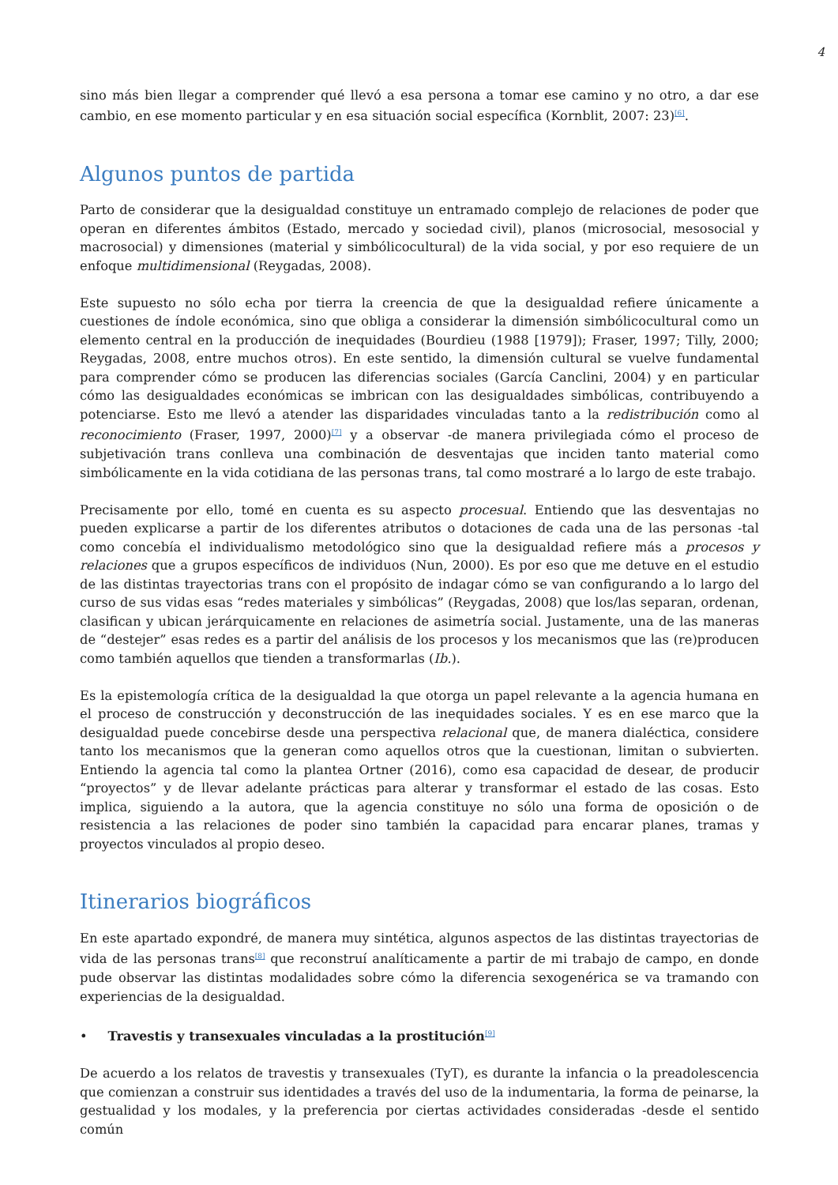4
sino más bien llegar a comprender qué llevó a esa persona a tomar ese camino y no otro, a dar ese cambio, en ese momento particular y en esa situación social específica (Kornblit, 2007: 23)<sup>[6]</sup>.
Algunos puntos de partida
Parto de considerar que la desigualdad constituye un entramado complejo de relaciones de poder que operan en diferentes ámbitos (Estado, mercado y sociedad civil), planos (microsocial, mesosocial y macrosocial) y dimensiones (material y simbólicocultural) de la vida social, y por eso requiere de un enfoque multidimensional (Reygadas, 2008).
Este supuesto no sólo echa por tierra la creencia de que la desigualdad refiere únicamente a cuestiones de índole económica, sino que obliga a considerar la dimensión simbólicocultural como un elemento central en la producción de inequidades (Bourdieu (1988 [1979]); Fraser, 1997; Tilly, 2000; Reygadas, 2008, entre muchos otros). En este sentido, la dimensión cultural se vuelve fundamental para comprender cómo se producen las diferencias sociales (García Canclini, 2004) y en particular cómo las desigualdades económicas se imbrican con las desigualdades simbólicas, contribuyendo a potenciarse. Esto me llevó a atender las disparidades vinculadas tanto a la redistribución como al reconocimiento (Fraser, 1997, 2000)<sup>[7]</sup> y a observar -de manera privilegiada cómo el proceso de subjetivación trans conlleva una combinación de desventajas que inciden tanto material como simbólicamente en la vida cotidiana de las personas trans, tal como mostraré a lo largo de este trabajo.
Precisamente por ello, tomé en cuenta es su aspecto procesual. Entiendo que las desventajas no pueden explicarse a partir de los diferentes atributos o dotaciones de cada una de las personas -tal como concebía el individualismo metodológico sino que la desigualdad refiere más a procesos y relaciones que a grupos específicos de individuos (Nun, 2000). Es por eso que me detuve en el estudio de las distintas trayectorias trans con el propósito de indagar cómo se van configurando a lo largo del curso de sus vidas esas “redes materiales y simbólicas” (Reygadas, 2008) que los/las separan, ordenan, clasifican y ubican jerárquicamente en relaciones de asimetría social. Justamente, una de las maneras de “destejer” esas redes es a partir del análisis de los procesos y los mecanismos que las (re)producen como también aquellos que tienden a transformarlas (Ib.).
Es la epistemología crítica de la desigualdad la que otorga un papel relevante a la agencia humana en el proceso de construcción y deconstrucción de las inequidades sociales. Y es en ese marco que la desigualdad puede concebirse desde una perspectiva relacional que, de manera dialéctica, considere tanto los mecanismos que la generan como aquellos otros que la cuestionan, limitan o subvierten. Entiendo la agencia tal como la plantea Ortner (2016), como esa capacidad de desear, de producir “proyectos” y de llevar adelante prácticas para alterar y transformar el estado de las cosas. Esto implica, siguiendo a la autora, que la agencia constituye no sólo una forma de oposición o de resistencia a las relaciones de poder sino también la capacidad para encarar planes, tramas y proyectos vinculados al propio deseo.
Itinerarios biográficos
En este apartado expondré, de manera muy sintética, algunos aspectos de las distintas trayectorias de vida de las personas trans<sup>[8]</sup> que reconstruí analíticamente a partir de mi trabajo de campo, en donde pude observar las distintas modalidades sobre cómo la diferencia sexogenérica se va tramando con experiencias de la desigualdad.
• Travestis y transexuales vinculadas a la prostitución<sup>[9]</sup>
De acuerdo a los relatos de travestis y transexuales (TyT), es durante la infancia o la preadolescencia que comienzan a construir sus identidades a través del uso de la indumentaria, la forma de peinarse, la gestualidad y los modales, y la preferencia por ciertas actividades consideradas -desde el sentido común